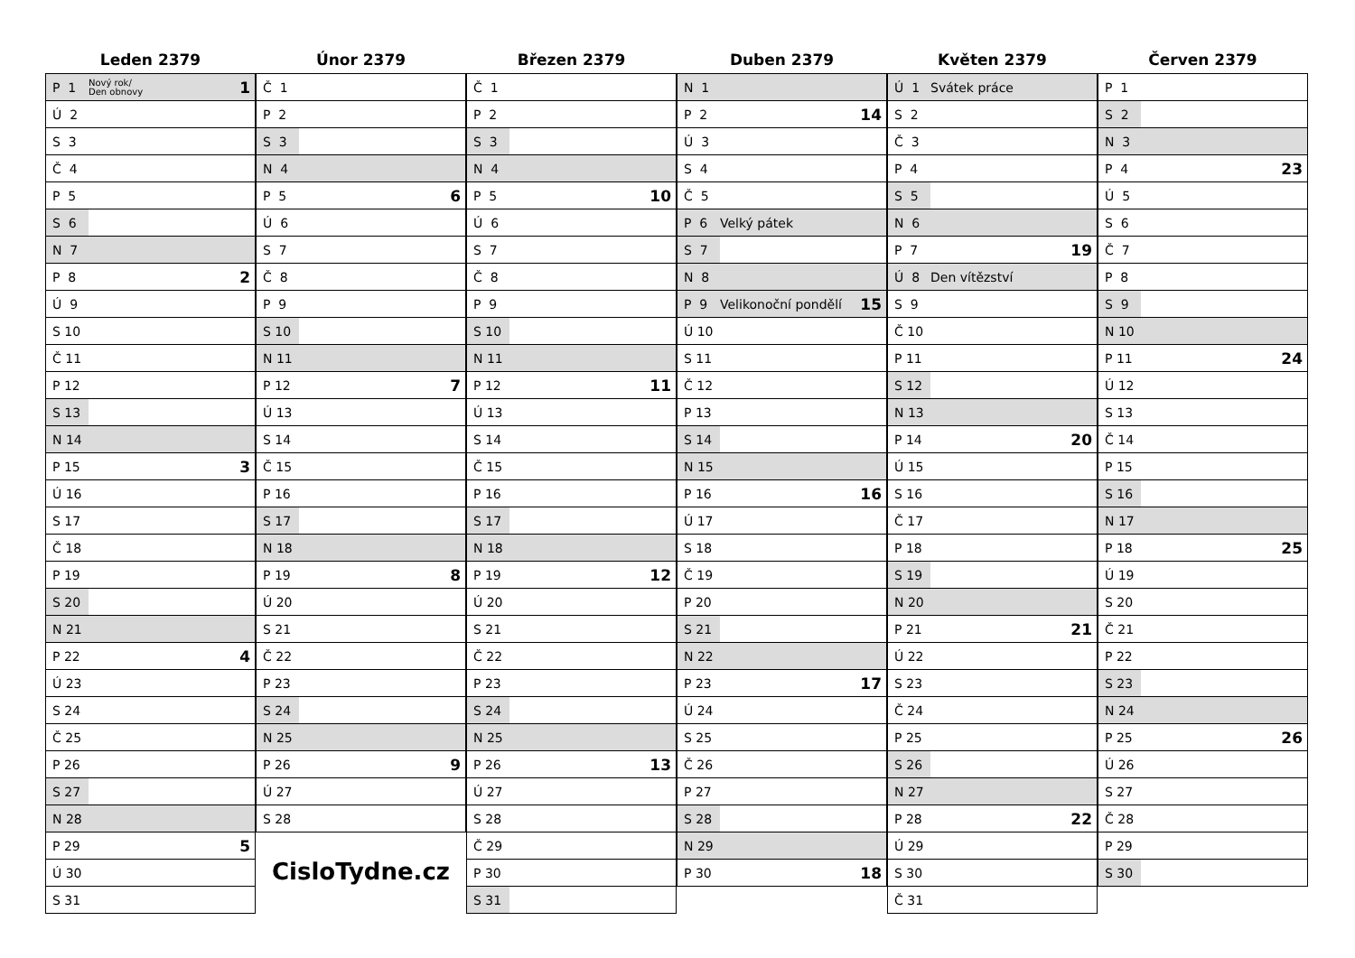Leden 2379
| P 1 | Nový rok/ Den obnovy | 1 |
| Ú 2 | | |
| S 3 | | |
| Č 4 | | |
| P 5 | | |
| S 6 | | |
| N 7 | | |
| P 8 | | 2 |
| Ú 9 | | |
| S 10 | | |
| Č 11 | | |
| P 12 | | |
| S 13 | | |
| N 14 | | |
| P 15 | | 3 |
| Ú 16 | | |
| S 17 | | |
| Č 18 | | |
| P 19 | | |
| S 20 | | |
| N 21 | | |
| P 22 | | 4 |
| Ú 23 | | |
| S 24 | | |
| Č 25 | | |
| P 26 | | |
| S 27 | | |
| N 28 | | |
| P 29 | | 5 |
| Ú 30 | | |
| S 31 | | |
Únor 2379
| Č 1 | | |
| P 2 | | |
| S 3 | | |
| N 4 | | |
| P 5 | | 6 |
| Ú 6 | | |
| S 7 | | |
| Č 8 | | |
| P 9 | | |
| S 10 | | |
| N 11 | | |
| P 12 | | 7 |
| Ú 13 | | |
| S 14 | | |
| Č 15 | | |
| P 16 | | |
| S 17 | | |
| N 18 | | |
| P 19 | | 8 |
| Ú 20 | | |
| S 21 | | |
| Č 22 | | |
| P 23 | | |
| S 24 | | |
| N 25 | | |
| P 26 | | 9 |
| Ú 27 | | |
| S 28 | | |
CisloTydne.cz
Březen 2379
| Č 1 | | |
| P 2 | | |
| S 3 | | |
| N 4 | | |
| P 5 | | 10 |
| Ú 6 | | |
| S 7 | | |
| Č 8 | | |
| P 9 | | |
| S 10 | | |
| N 11 | | |
| P 12 | | 11 |
| Ú 13 | | |
| S 14 | | |
| Č 15 | | |
| P 16 | | |
| S 17 | | |
| N 18 | | |
| P 19 | | 12 |
| Ú 20 | | |
| S 21 | | |
| Č 22 | | |
| P 23 | | |
| S 24 | | |
| N 25 | | |
| P 26 | | 13 |
| Ú 27 | | |
| S 28 | | |
| Č 29 | | |
| P 30 | | |
| S 31 | | |
Duben 2379
| N 1 | | |
| P 2 | | 14 |
| Ú 3 | | |
| S 4 | | |
| Č 5 | | |
| P 6 | Velký pátek | |
| S 7 | | |
| N 8 | | |
| P 9 | Velikonoční pondělí | 15 |
| Ú 10 | | |
| S 11 | | |
| Č 12 | | |
| P 13 | | |
| S 14 | | |
| N 15 | | |
| P 16 | | 16 |
| Ú 17 | | |
| S 18 | | |
| Č 19 | | |
| P 20 | | |
| S 21 | | |
| N 22 | | |
| P 23 | | 17 |
| Ú 24 | | |
| S 25 | | |
| Č 26 | | |
| P 27 | | |
| S 28 | | |
| N 29 | | |
| P 30 | | 18 |
Květen 2379
| Ú 1 | Svátek práce | |
| S 2 | | |
| Č 3 | | |
| P 4 | | |
| S 5 | | |
| N 6 | | |
| P 7 | | 19 |
| Ú 8 | Den vítězství | |
| S 9 | | |
| Č 10 | | |
| P 11 | | |
| S 12 | | |
| N 13 | | |
| P 14 | | 20 |
| Ú 15 | | |
| S 16 | | |
| Č 17 | | |
| P 18 | | |
| S 19 | | |
| N 20 | | |
| P 21 | | 21 |
| Ú 22 | | |
| S 23 | | |
| Č 24 | | |
| P 25 | | |
| S 26 | | |
| N 27 | | |
| P 28 | | 22 |
| Ú 29 | | |
| S 30 | | |
| Č 31 | | |
Červen 2379
| P 1 | | |
| S 2 | | |
| N 3 | | |
| P 4 | | 23 |
| Ú 5 | | |
| S 6 | | |
| Č 7 | | |
| P 8 | | |
| S 9 | | |
| N 10 | | |
| P 11 | | 24 |
| Ú 12 | | |
| S 13 | | |
| Č 14 | | |
| P 15 | | |
| S 16 | | |
| N 17 | | |
| P 18 | | 25 |
| Ú 19 | | |
| S 20 | | |
| Č 21 | | |
| P 22 | | |
| S 23 | | |
| N 24 | | |
| P 25 | | 26 |
| Ú 26 | | |
| S 27 | | |
| Č 28 | | |
| P 29 | | |
| S 30 | | |